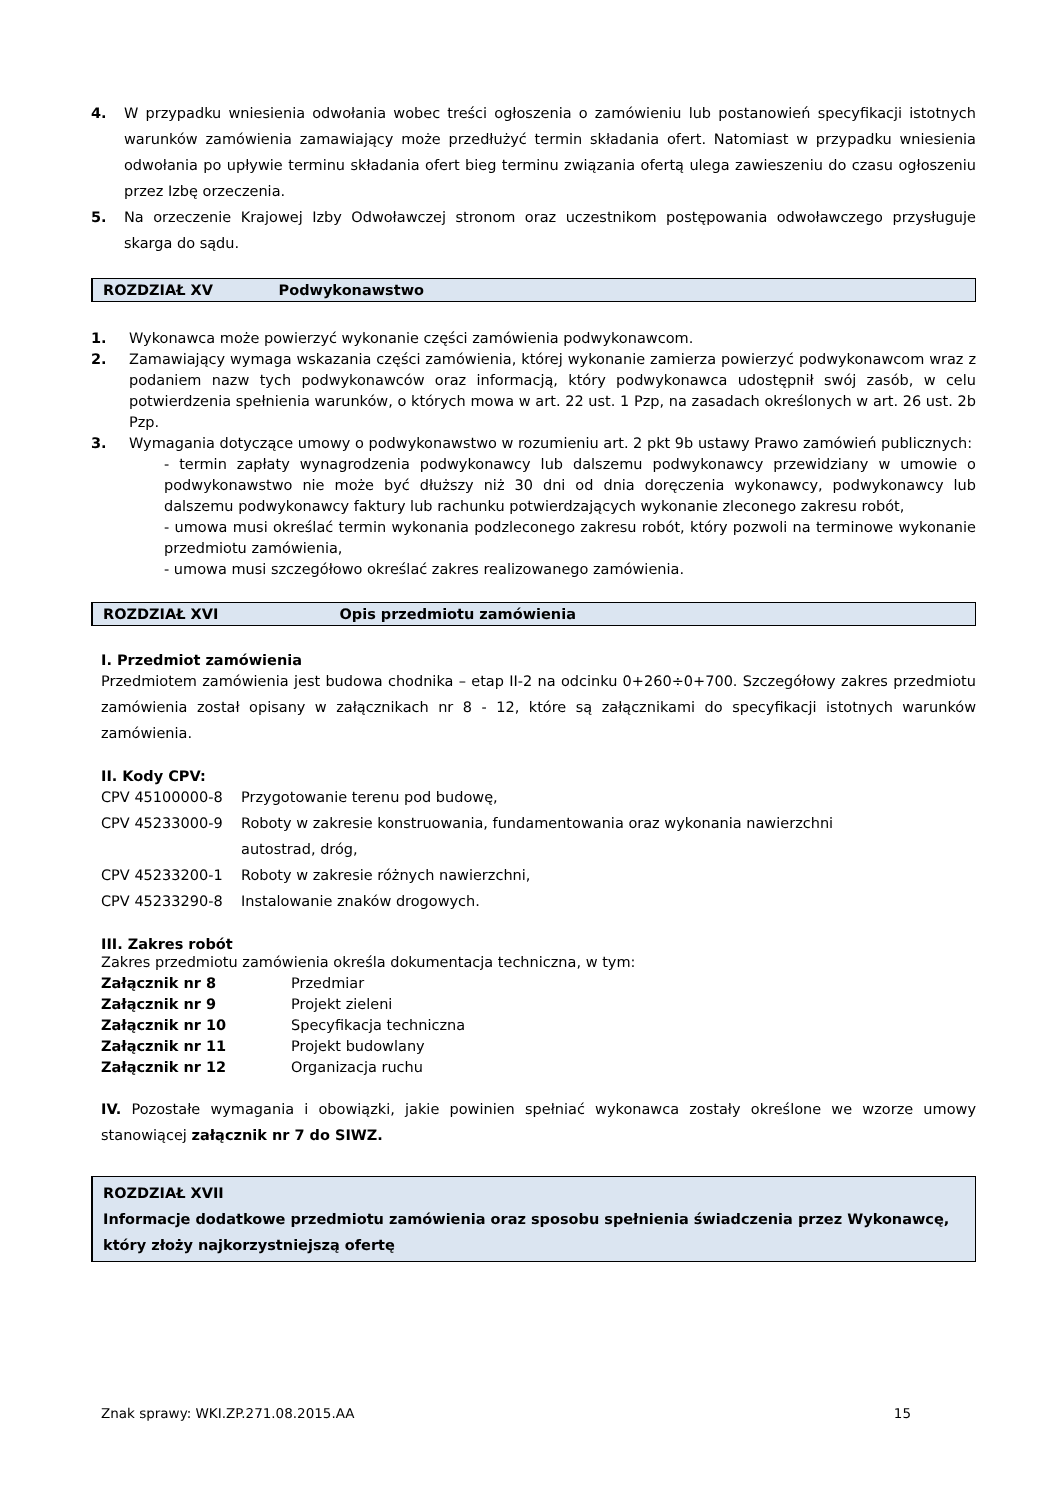4. W przypadku wniesienia odwołania wobec treści ogłoszenia o zamówieniu lub postanowień specyfikacji istotnych warunków zamówienia zamawiający może przedłużyć termin składania ofert. Natomiast w przypadku wniesienia odwołania po upływie terminu składania ofert bieg terminu związania ofertą ulega zawieszeniu do czasu ogłoszeniu przez Izbę orzeczenia.
5. Na orzeczenie Krajowej Izby Odwoławczej stronom oraz uczestnikom postępowania odwoławczego przysługuje skarga do sądu.
ROZDZIAŁ XV Podwykonawstwo
1. Wykonawca może powierzyć wykonanie części zamówienia podwykonawcom.
2. Zamawiający wymaga wskazania części zamówienia, której wykonanie zamierza powierzyć podwykonawcom wraz z podaniem nazw tych podwykonawców oraz informacją, który podwykonawca udostępnił swój zasób, w celu potwierdzenia spełnienia warunków, o których mowa w art. 22 ust. 1 Pzp, na zasadach określonych w art. 26 ust. 2b Pzp.
3. Wymagania dotyczące umowy o podwykonawstwo w rozumieniu art. 2 pkt 9b ustawy Prawo zamówień publicznych:
- termin zapłaty wynagrodzenia podwykonawcy lub dalszemu podwykonawcy przewidziany w umowie o podwykonawstwo nie może być dłuższy niż 30 dni od dnia doręczenia wykonawcy, podwykonawcy lub dalszemu podwykonawcy faktury lub rachunku potwierdzających wykonanie zleconego zakresu robót,
- umowa musi określać termin wykonania podzleconego zakresu robót, który pozwoli na terminowe wykonanie przedmiotu zamówienia,
- umowa musi szczegółowo określać zakres realizowanego zamówienia.
ROZDZIAŁ XVI Opis przedmiotu zamówienia
I. Przedmiot zamówienia
Przedmiotem zamówienia jest budowa chodnika – etap II-2 na odcinku 0+260÷0+700. Szczegółowy zakres przedmiotu zamówienia został opisany w załącznikach nr 8 - 12, które są załącznikami do specyfikacji istotnych warunków zamówienia.
II. Kody CPV:
CPV 45100000-8 Przygotowanie terenu pod budowę,
CPV 45233000-9 Roboty w zakresie konstruowania, fundamentowania oraz wykonania nawierzchni
autostrad, dróg,
CPV 45233200-1 Roboty w zakresie różnych nawierzchni,
CPV 45233290-8 Instalowanie znaków drogowych.
III. Zakres robót
Zakres przedmiotu zamówienia określa dokumentacja techniczna, w tym:
Załącznik nr 8 Przedmiar
Załącznik nr 9 Projekt zieleni
Załącznik nr 10 Specyfikacja techniczna
Załącznik nr 11 Projekt budowlany
Załącznik nr 12 Organizacja ruchu
IV. Pozostałe wymagania i obowiązki, jakie powinien spełniać wykonawca zostały określone we wzorze umowy stanowiącej załącznik nr 7 do SIWZ.
ROZDZIAŁ XVII
Informacje dodatkowe przedmiotu zamówienia oraz sposobu spełnienia świadczenia przez Wykonawcę, który złoży najkorzystniejszą ofertę
Znak sprawy: WKI.ZP.271.08.2015.AA 15